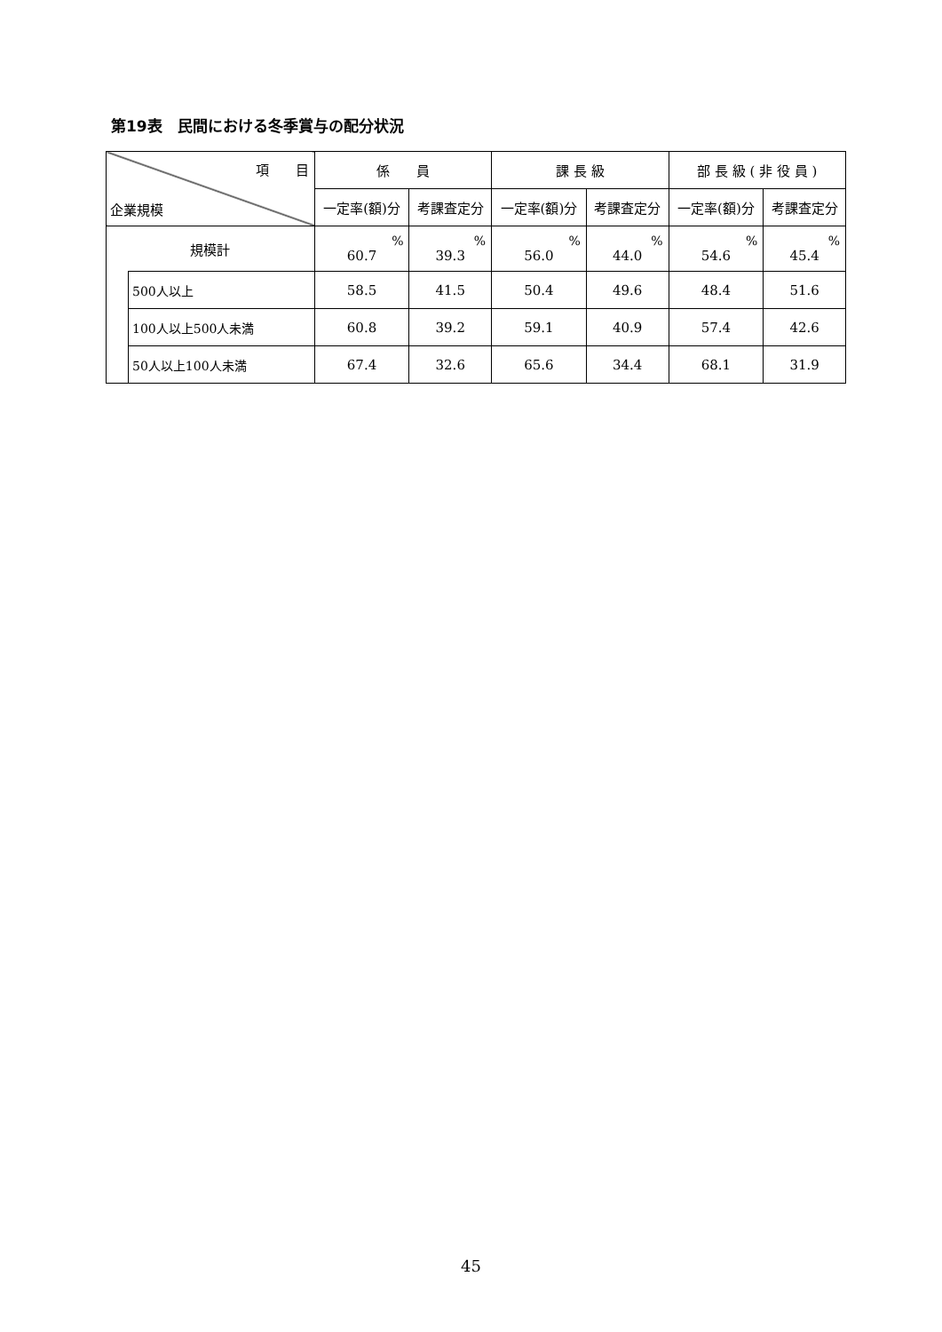第19表　民間における冬季賞与の配分状況
| 項 目 企業規模 | | 係 員 | | 課 長 級 | | 部 長 級 ( 非 役 員 ) | |
| --- | --- | --- | --- | --- | --- | --- | --- |
| | | 一定率(額)分 | 考課査定分 | 一定率(額)分 | 考課査定分 | 一定率(額)分 | 考課査定分 |
| 規模計 | | % 60.7 | % 39.3 | % 56.0 | % 44.0 | % 54.6 | % 45.4 |
| | 500人以上 | 58.5 | 41.5 | 50.4 | 49.6 | 48.4 | 51.6 |
| | 100人以上500人未満 | 60.8 | 39.2 | 59.1 | 40.9 | 57.4 | 42.6 |
| | 50人以上100人未満 | 67.4 | 32.6 | 65.6 | 34.4 | 68.1 | 31.9 |
45